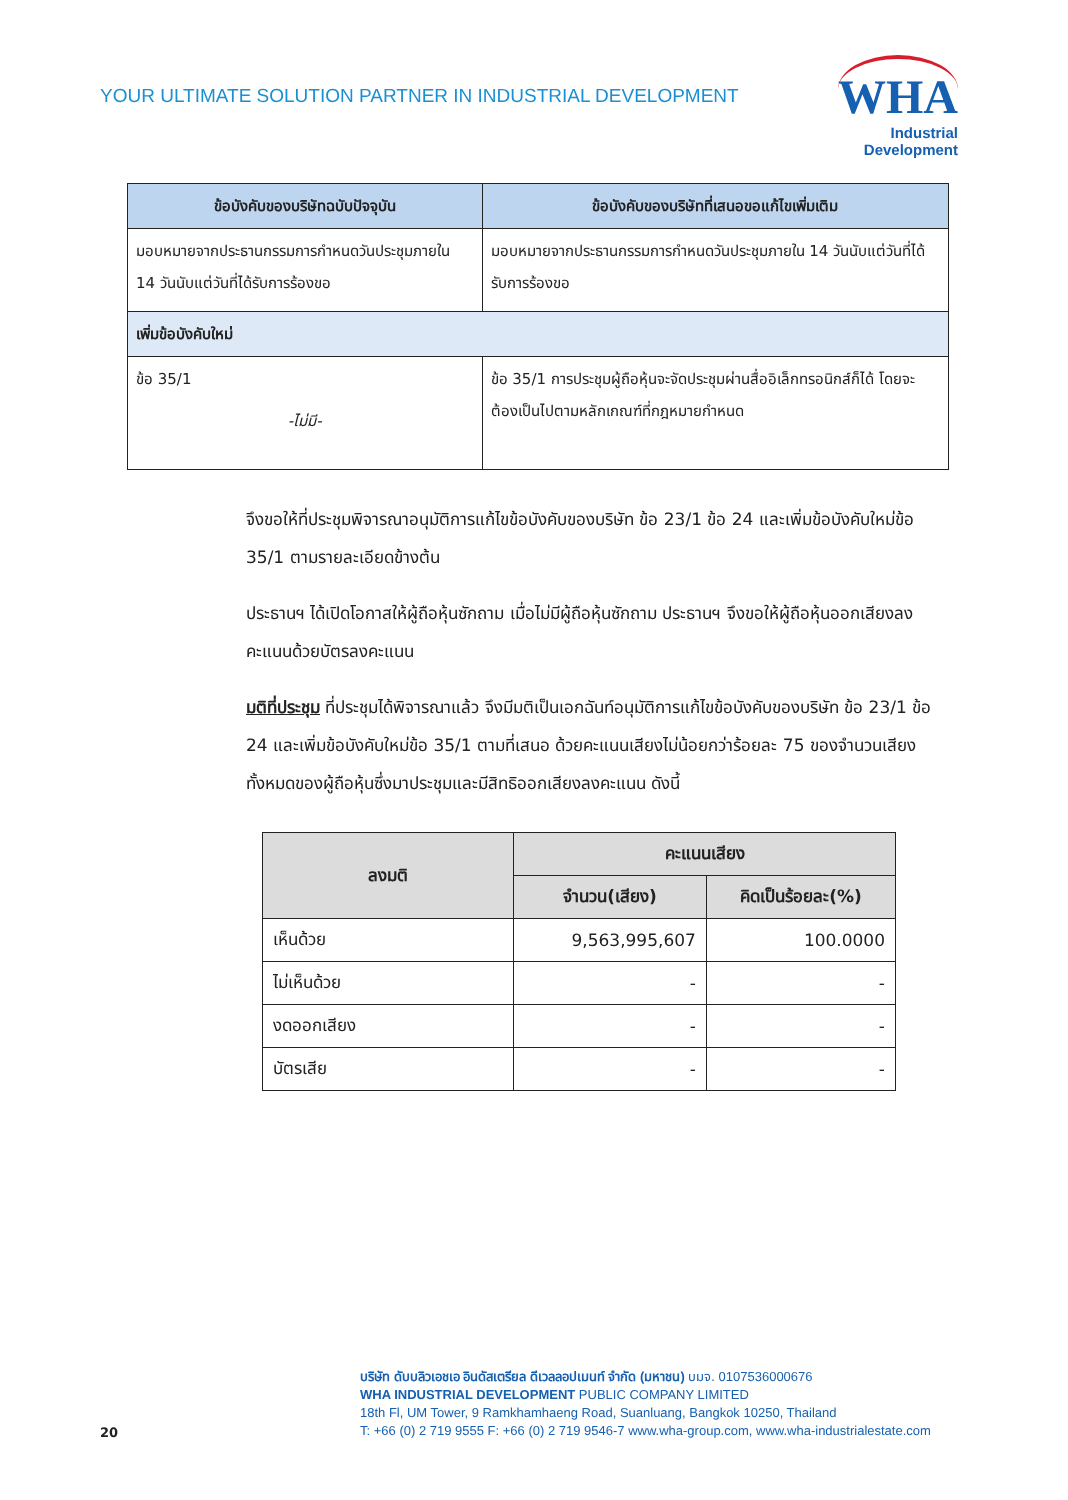YOUR ULTIMATE SOLUTION PARTNER IN INDUSTRIAL DEVELOPMENT
WHA
Industrial
Development
| ข้อบังคับของบริษัทฉบับปัจจุบัน | ข้อบังคับของบริษัทที่เสนอขอแก้ไขเพิ่มเติม |
| --- | --- |
| มอบหมายจากประธานกรรมการกำหนดวันประชุมภายใน 14 วันนับแต่วันที่ได้รับการร้องขอ | มอบหมายจากประธานกรรมการกำหนดวันประชุมภายใน 14 วันนับแต่วันที่ได้รับการร้องขอ |
| เพิ่มข้อบังคับใหม่ | |
| ข้อ 35/1 -ไม่มี- | ข้อ 35/1 การประชุมผู้ถือหุ้นจะจัดประชุมผ่านสื่ออิเล็กทรอนิกส์ก็ได้ โดยจะต้องเป็นไปตามหลักเกณฑ์ที่กฎหมายกำหนด |
จึงขอให้ที่ประชุมพิจารณาอนุมัติการแก้ไขข้อบังคับของบริษัท ข้อ 23/1 ข้อ 24 และเพิ่มข้อบังคับใหม่ข้อ 35/1 ตามรายละเอียดข้างต้น
ประธานฯ ได้เปิดโอกาสให้ผู้ถือหุ้นซักถาม เมื่อไม่มีผู้ถือหุ้นซักถาม ประธานฯ จึงขอให้ผู้ถือหุ้นออกเสียงลงคะแนนด้วยบัตรลงคะแนน
มติที่ประชุม ที่ประชุมได้พิจารณาแล้ว จึงมีมติเป็นเอกฉันท์อนุมัติการแก้ไขข้อบังคับของบริษัท ข้อ 23/1 ข้อ 24 และเพิ่มข้อบังคับใหม่ข้อ 35/1 ตามที่เสนอ ด้วยคะแนนเสียงไม่น้อยกว่าร้อยละ 75 ของจำนวนเสียงทั้งหมดของผู้ถือหุ้นซึ่งมาประชุมและมีสิทธิออกเสียงลงคะแนน ดังนี้
| ลงมติ | คะแนนเสียง | |
| --- | --- | --- |
| | จำนวน(เสียง) | คิดเป็นร้อยละ(%) |
| เห็นด้วย | 9,563,995,607 | 100.0000 |
| ไม่เห็นด้วย | - | - |
| งดออกเสียง | - | - |
| บัตรเสีย | - | - |
บริษัท ดับบลิวเอชเอ อินดัสเตรียล ดีเวลลอปเมนท์ จำกัด (มหาชน) บมจ. 0107536000676
WHA INDUSTRIAL DEVELOPMENT PUBLIC COMPANY LIMITED
18th Fl, UM Tower, 9 Ramkhamhaeng Road, Suanluang, Bangkok 10250, Thailand
T: +66 (0) 2 719 9555 F: +66 (0) 2 719 9546-7 www.wha-group.com, www.wha-industrialestate.com
20